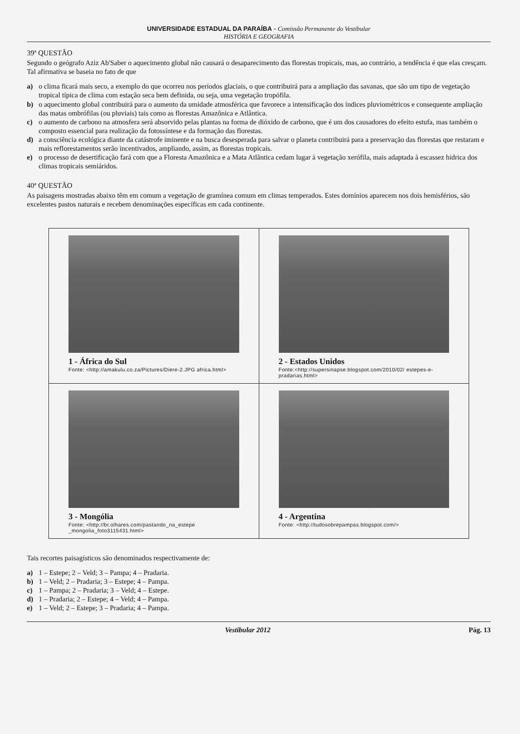UNIVERSIDADE ESTADUAL DA PARAÍBA - Comissão Permanente do Vestibular
HISTÓRIA E GEOGRAFIA
39ª QUESTÃO
Segundo o geógrafo Aziz Ab'Saber o aquecimento global não causará o desaparecimento das florestas tropicais, mas, ao contrário, a tendência é que elas cresçam. Tal afirmativa se baseia no fato de que
a) o clima ficará mais seco, a exemplo do que ocorreu nos períodos glaciais, o que contribuirá para a ampliação das savanas, que são um tipo de vegetação tropical típica de clima com estação seca bem definida, ou seja, uma vegetação tropófila.
b) o aquecimento global contribuirá para o aumento da umidade atmosférica que favorece a intensificação dos índices pluviométricos e consequente ampliação das matas ombrófilas (ou pluviais) tais como as florestas Amazônica e Atlântica.
c) o aumento de carbono na atmosfera será absorvido pelas plantas na forma de dióxido de carbono, que é um dos causadores do efeito estufa, mas também o composto essencial para realização da fotossíntese e da formação das florestas.
d) a consciência ecológica diante da catástrofe iminente e na busca desesperada para salvar o planeta contribuirá para a preservação das florestas que restaram e mais reflorestamentos serão incentivados, ampliando, assim, as florestas tropicais.
e) o processo de desertificação fará com que a Floresta Amazônica e a Mata Atlântica cedam lugar à vegetação xerófila, mais adaptada à escassez hídrica dos climas tropicais semiáridos.
40ª QUESTÃO
As paisagens mostradas abaixo têm em comum a vegetação de gramínea comum em climas temperados. Estes domínios aparecem nos dois hemisférios, são excelentes pastos naturais e recebem denominações específicas em cada continente.
| 1 - África do Sul Fonte: <http://amakulu.co.za/Pictures/Diere-2.JPG africa.html> | 2 - Estados Unidos Fonte:<http://supersinapse.blogspot.com/2010/02/ estepes-e-pradarias.html> |
| 3 - Mongólia Fonte: <http://br.olhares.com/pastando_na_estepe _mongolia_foto3115431.html> | 4 - Argentina Fonte: <http://tudosobrepampas.blogspot.com/> |
Tais recortes paisagísticos são denominados respectivamente de:
a) 1 – Estepe; 2 – Veld; 3 – Pampa; 4 – Pradaria.
b) 1 – Veld; 2 – Pradaria; 3 – Estepe; 4 – Pampa.
c) 1 – Pampa; 2 – Pradaria; 3 – Veld; 4 – Estepe.
d) 1 – Pradaria; 2 – Estepe; 4 – Veld; 4 – Pampa.
e) 1 – Veld; 2 – Estepe; 3 – Pradaria; 4 – Pampa.
Vestibular 2012 Pág. 13